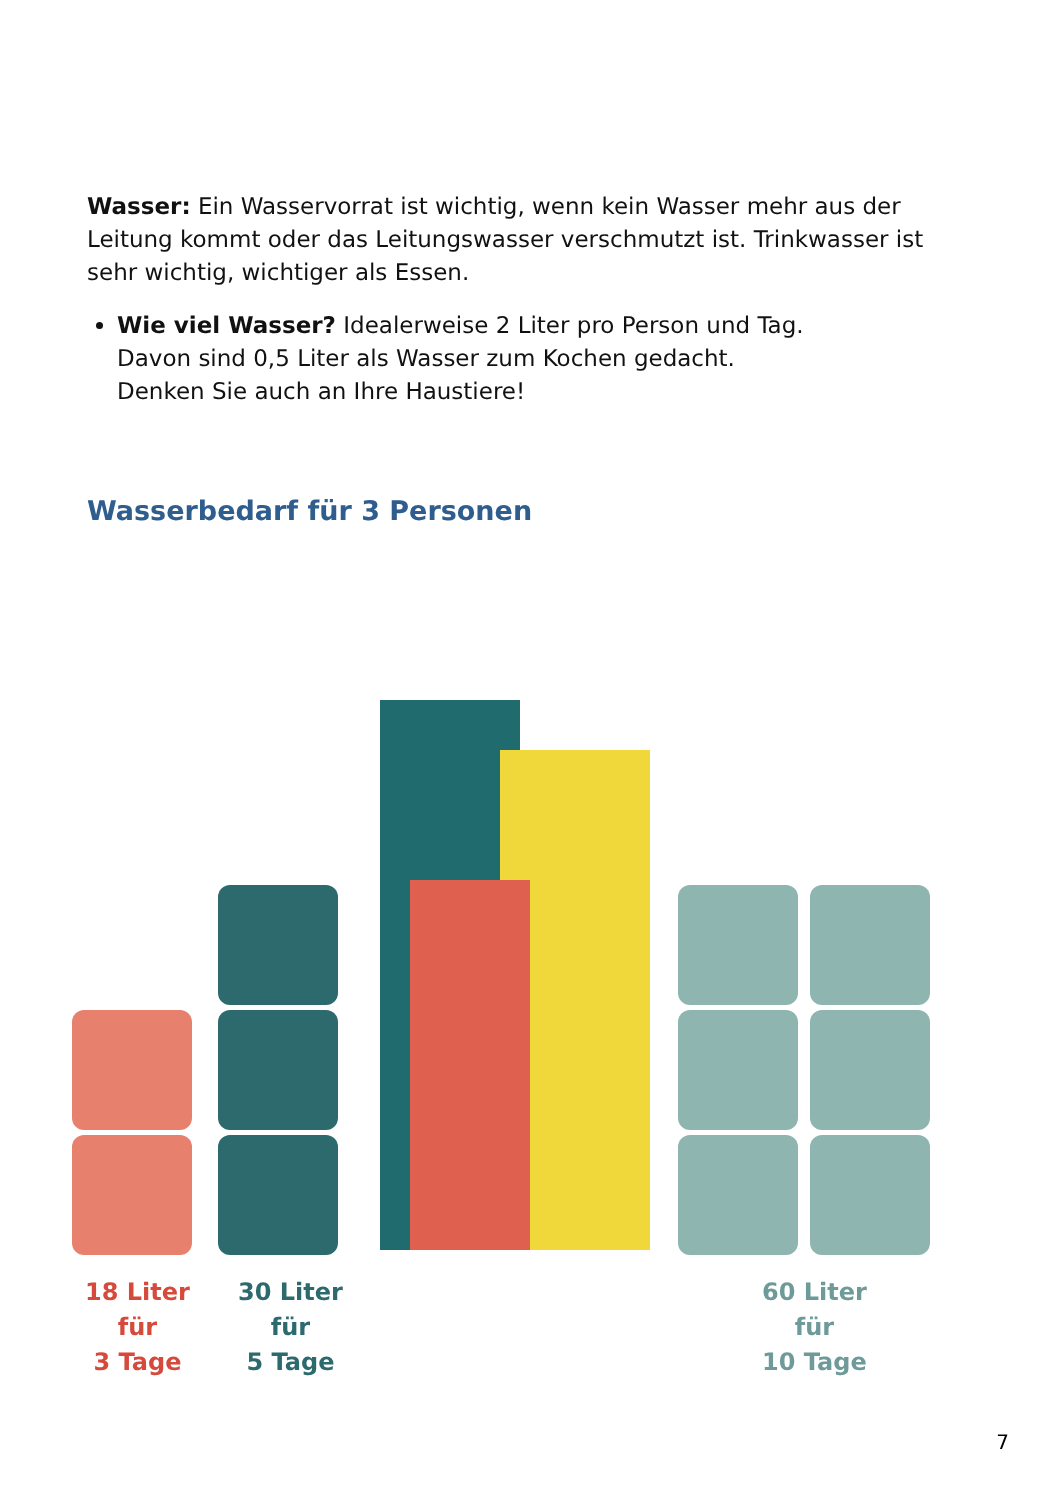Wasser: Ein Wasservorrat ist wichtig, wenn kein Wasser mehr aus der Leitung kommt oder das Leitungswasser verschmutzt ist. Trinkwasser ist sehr wichtig, wichtiger als Essen.
Wie viel Wasser? Idealerweise 2 Liter pro Person und Tag.
Davon sind 0,5 Liter als Wasser zum Kochen gedacht.
Denken Sie auch an Ihre Haustiere!
Wasserbedarf für 3 Personen
18 Liter
für
3 Tage
30 Liter
für
5 Tage
60 Liter
für
10 Tage
7